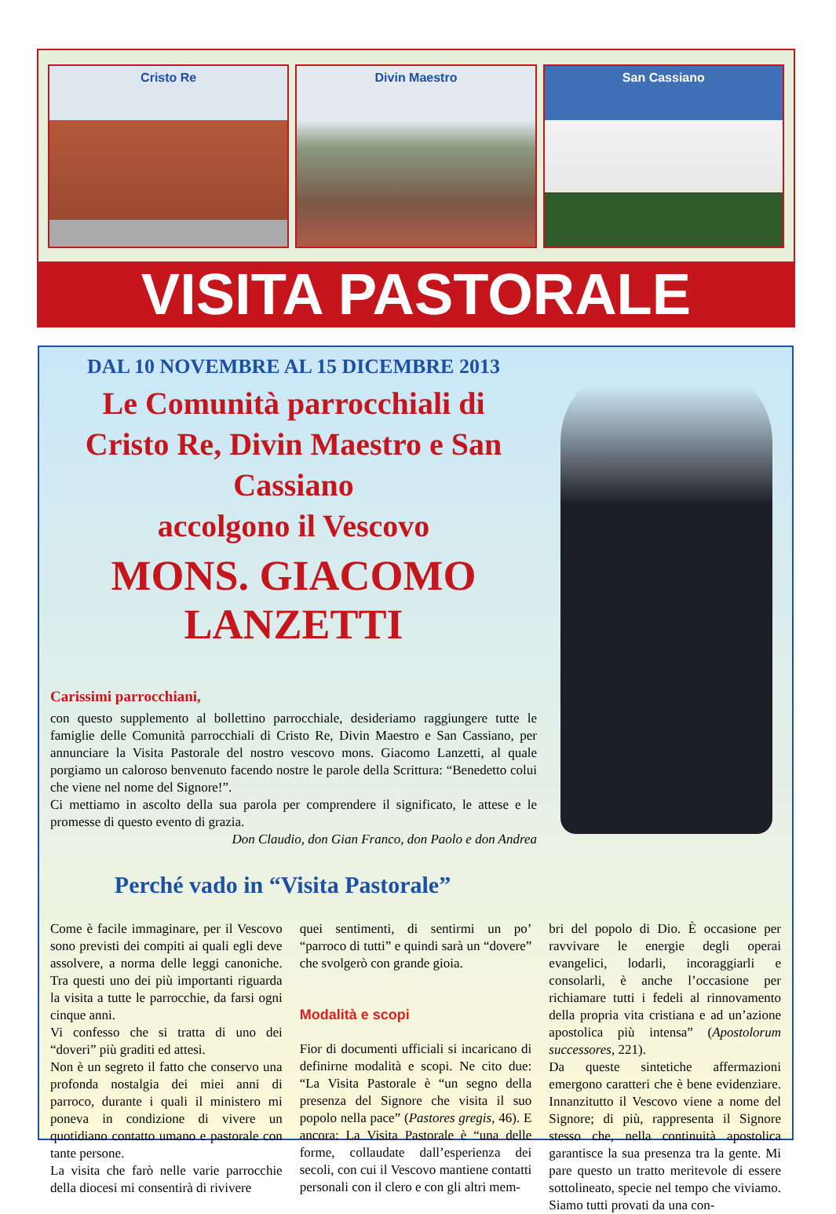Cristo Re Divin Maestro San Cassiano
VISITA PASTORALE
DAL 10 NOVEMBRE AL 15 DICEMBRE 2013
Le Comunità parrocchiali di
Cristo Re, Divin Maestro e San Cassiano
accolgono il Vescovo
MONS. GIACOMO LANZETTI
Carissimi parrocchiani,
con questo supplemento al bollettino parrocchiale, desideriamo raggiungere tutte le famiglie delle Comunità parrocchiali di Cristo Re, Divin Maestro e San Cassiano, per annunciare la Visita Pastorale del nostro vescovo mons. Giacomo Lanzetti, al quale porgiamo un caloroso benvenuto facendo nostre le parole della Scrittura: “Benedetto colui che viene nel nome del Signore!”.
Ci mettiamo in ascolto della sua parola per comprendere il significato, le attese e le promesse di questo evento di grazia.
Don Claudio, don Gian Franco, don Paolo e don Andrea
Perché vado in “Visita Pastorale”
Come è facile immaginare, per il Vescovo sono previsti dei compiti ai quali egli deve assolvere, a norma delle leggi canoniche. Tra questi uno dei più importanti riguarda la visita a tutte le parrocchie, da farsi ogni cinque anni.
Vi confesso che si tratta di uno dei “doveri” più graditi ed attesi.
Non è un segreto il fatto che conservo una profonda nostalgia dei miei anni di parroco, durante i quali il ministero mi poneva in condizione di vivere un quotidiano contatto umano e pastorale con tante persone.
La visita che farò nelle varie parrocchie della diocesi mi consentirà di rivivere
quei sentimenti, di sentirmi un po’ “parroco di tutti” e quindi sarà un “dovere” che svolgerò con grande gioia.
Modalità e scopi
Fior di documenti ufficiali si incaricano di definirne modalità e scopi. Ne cito due: “La Visita Pastorale è “un segno della presenza del Signore che visita il suo popolo nella pace” (Pastores gregis, 46). E ancora: La Visita Pastorale è “una delle forme, collaudate dall’esperienza dei secoli, con cui il Vescovo mantiene contatti personali con il clero e con gli altri mem-
bri del popolo di Dio. È occasione per ravvivare le energie degli operai evangelici, lodarli, incoraggiarli e consolarli, è anche l’occasione per richiamare tutti i fedeli al rinnovamento della propria vita cristiana e ad un’azione apostolica più intensa” (Apostolorum successores, 221).
Da queste sintetiche affermazioni emergono caratteri che è bene evidenziare. Innanzitutto il Vescovo viene a nome del Signore; di più, rappresenta il Signore stesso che, nella continuità apostolica garantisce la sua presenza tra la gente. Mi pare questo un tratto meritevole di essere sottolineato, specie nel tempo che viviamo. Siamo tutti provati da una con-